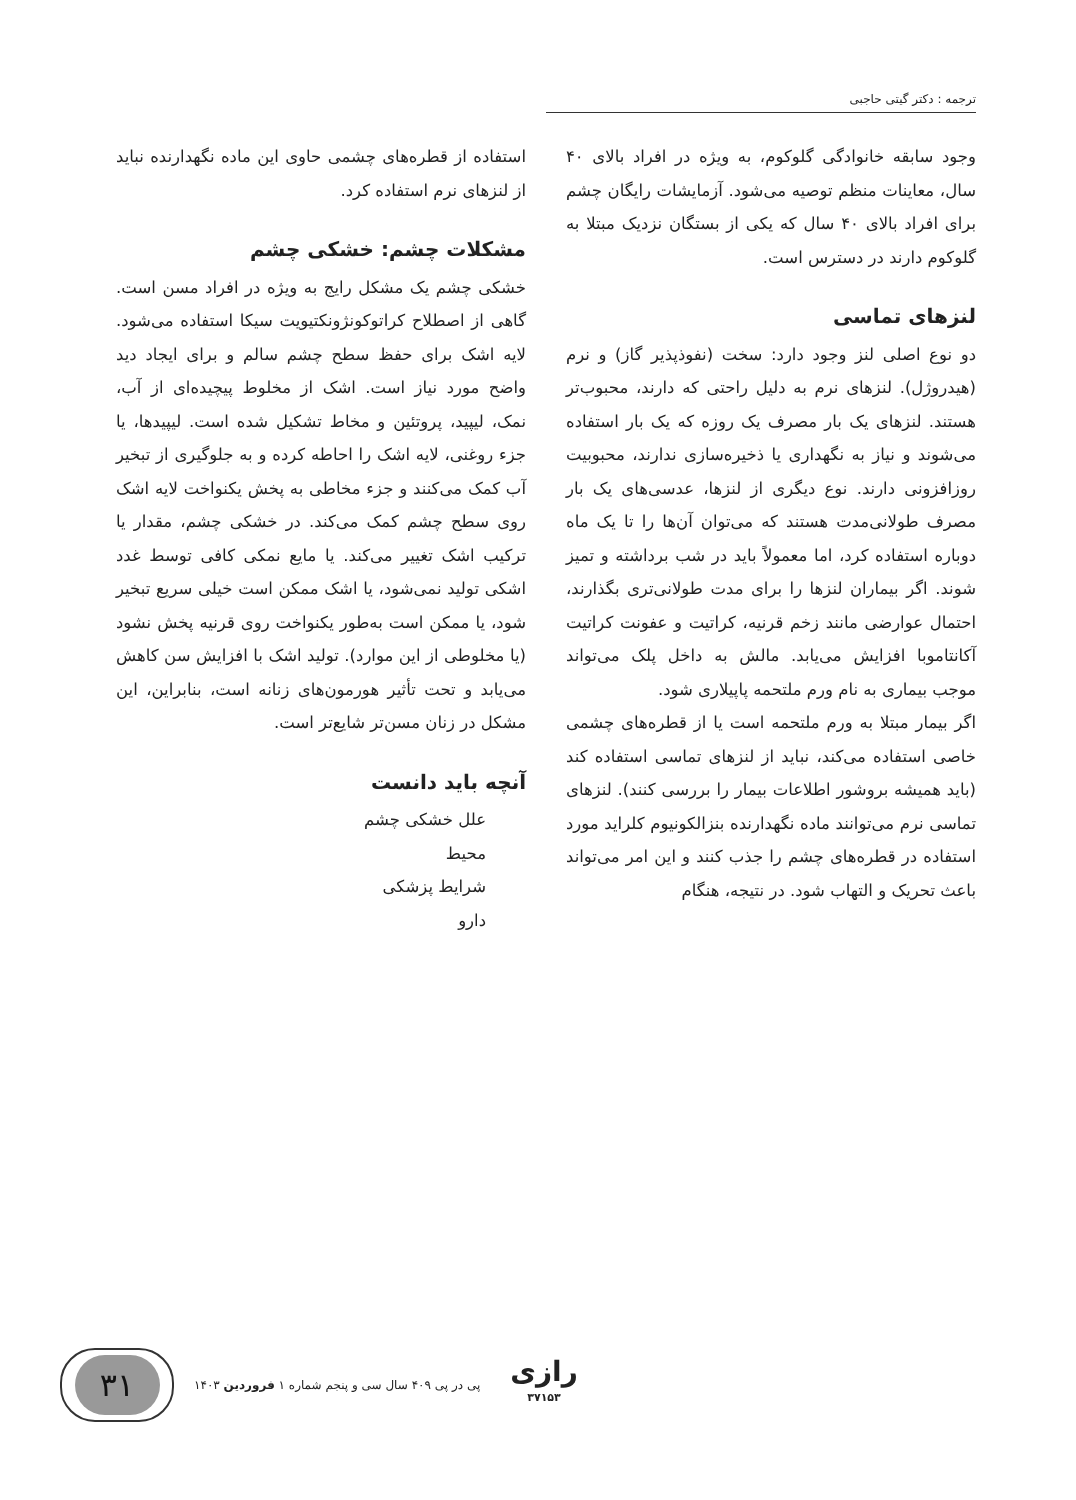ترجمه : دکتر گیتی حاجبی
وجود سابقه خانوادگی گلوکوم، به ویژه در افراد بالای ۴۰ سال، معاینات منظم توصیه می‌شود. آزمایشات رایگان چشم برای افراد بالای ۴۰ سال که یکی از بستگان نزدیک مبتلا به گلوکوم دارند در دسترس است.
لنزهای تماسی
دو نوع اصلی لنز وجود دارد: سخت (نفوذپذیر گاز) و نرم (هیدروژل). لنزهای نرم به دلیل راحتی که دارند، محبوب‌تر هستند. لنزهای یک بار مصرف یک روزه که یک بار استفاده می‌شوند و نیاز به نگهداری یا ذخیره‌سازی ندارند، محبوبیت روزافزونی دارند. نوع دیگری از لنزها، عدسی‌های یک بار مصرف طولانی‌مدت هستند که می‌توان آن‌ها را تا یک ماه دوباره استفاده کرد، اما معمولاً باید در شب برداشته و تمیز شوند. اگر بیماران لنزها را برای مدت طولانی‌تری بگذارند، احتمال عوارضی مانند زخم قرنیه، کراتیت و عفونت کراتیت آکانتاموبا افزایش می‌یابد. مالش به داخل پلک می‌تواند موجب بیماری به نام ورم ملتحمه پاپیلاری شود.
اگر بیمار مبتلا به ورم ملتحمه است یا از قطره‌های چشمی خاصی استفاده می‌کند، نباید از لنزهای تماسی استفاده کند (باید همیشه بروشور اطلاعات بیمار را بررسی کنند). لنزهای تماسی نرم می‌توانند ماده نگهدارنده بنزالکونیوم کلراید مورد استفاده در قطره‌های چشم را جذب کنند و این امر می‌تواند باعث تحریک و التهاب شود. در نتیجه، هنگام
استفاده از قطره‌های چشمی حاوی این ماده نگهدارنده نباید از لنزهای نرم استفاده کرد.
مشکلات چشم: خشکی چشم
خشکی چشم یک مشکل رایج به ویژه در افراد مسن است. گاهی از اصطلاح کراتوکونژونکتیویت سیکا استفاده می‌شود. لایه اشک برای حفظ سطح چشم سالم و برای ایجاد دید واضح مورد نیاز است. اشک از مخلوط پیچیده‌ای از آب، نمک، لیپید، پروتئین و مخاط تشکیل شده است. لیپیدها، یا جزء روغنی، لایه اشک را احاطه کرده و به جلوگیری از تبخیر آب کمک می‌کنند و جزء مخاطی به پخش یکنواخت لایه اشک روی سطح چشم کمک می‌کند. در خشکی چشم، مقدار یا ترکیب اشک تغییر می‌کند. یا مایع نمکی کافی توسط غدد اشکی تولید نمی‌شود، یا اشک ممکن است خیلی سریع تبخیر شود، یا ممکن است به‌طور یکنواخت روی قرنیه پخش نشود (یا مخلوطی از این موارد). تولید اشک با افزایش سن کاهش می‌یابد و تحت تأثیر هورمون‌های زنانه است، بنابراین، این مشکل در زنان مسن‌تر شایع‌تر است.
آنچه باید دانست
علل خشکی چشم
محیط
شرایط پزشکی
دارو
۳۱
پی در پی ۴۰۹ سال سی و پنجم شماره ۱ فروردین ۱۴۰۳
رازی
۳۷۱۵۳